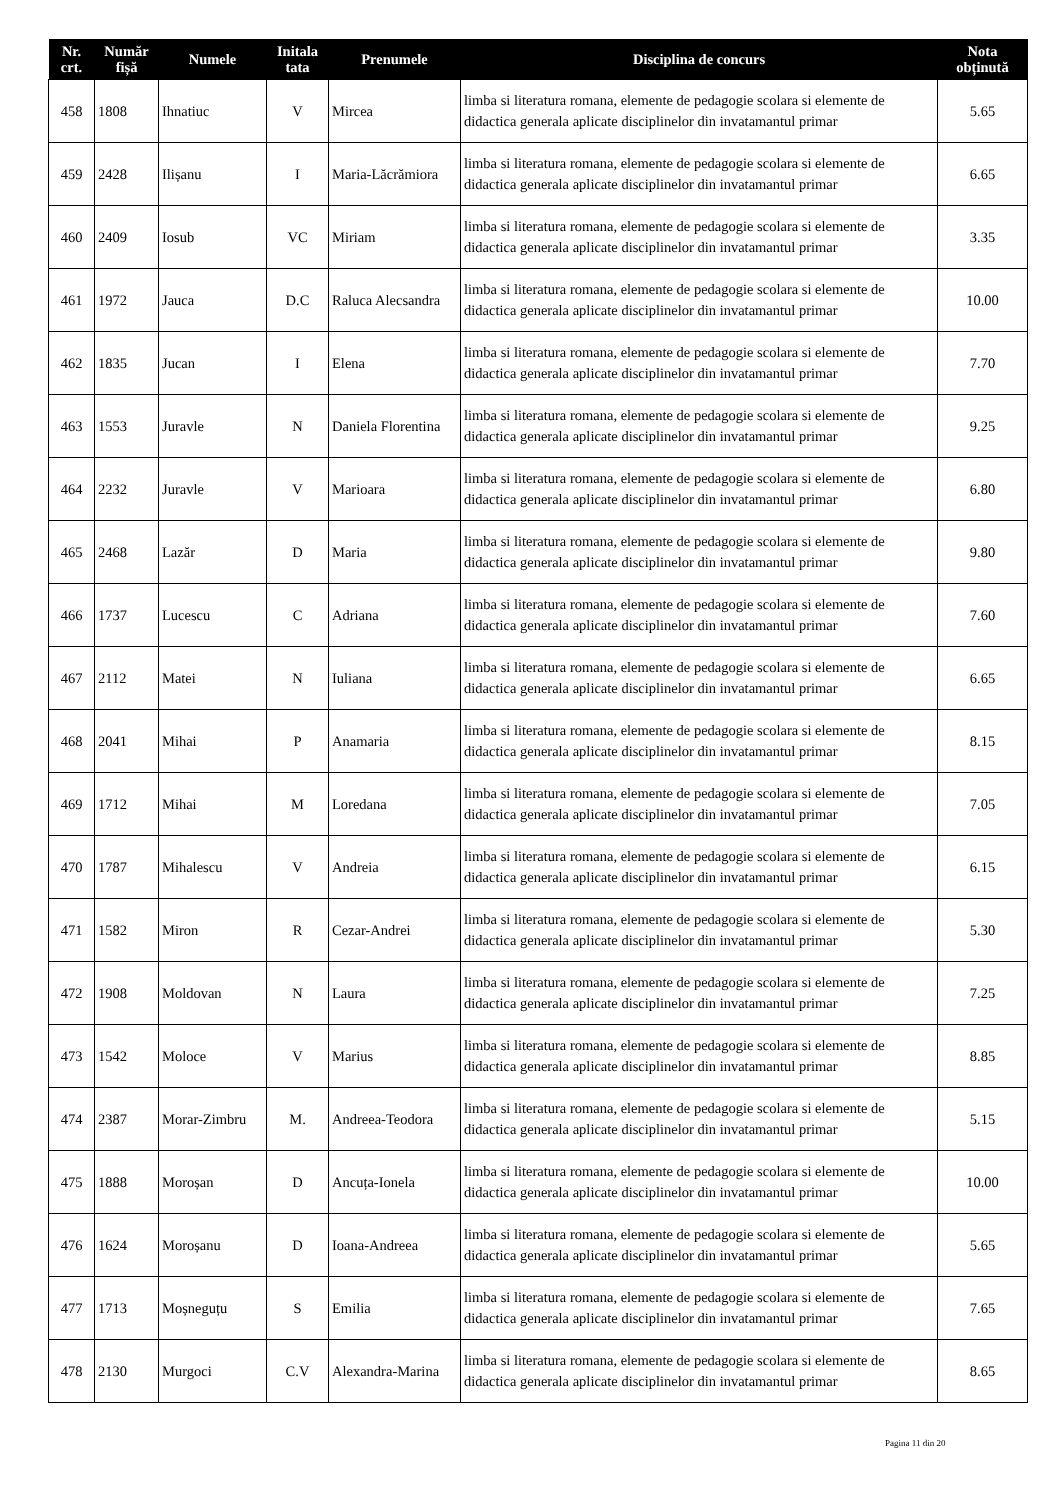| Nr. crt. | Număr fișă | Numele | Initala tata | Prenumele | Disciplina de concurs | Nota obținută |
| --- | --- | --- | --- | --- | --- | --- |
| 458 | 1808 | Ihnatiuc | V | Mircea | limba si literatura romana, elemente de pedagogie scolara si elemente de didactica generala aplicate disciplinelor din invatamantul primar | 5.65 |
| 459 | 2428 | Ilișanu | I | Maria-Lăcrămiora | limba si literatura romana, elemente de pedagogie scolara si elemente de didactica generala aplicate disciplinelor din invatamantul primar | 6.65 |
| 460 | 2409 | Iosub | VC | Miriam | limba si literatura romana, elemente de pedagogie scolara si elemente de didactica generala aplicate disciplinelor din invatamantul primar | 3.35 |
| 461 | 1972 | Jauca | D.C | Raluca Alecsandra | limba si literatura romana, elemente de pedagogie scolara si elemente de didactica generala aplicate disciplinelor din invatamantul primar | 10.00 |
| 462 | 1835 | Jucan | I | Elena | limba si literatura romana, elemente de pedagogie scolara si elemente de didactica generala aplicate disciplinelor din invatamantul primar | 7.70 |
| 463 | 1553 | Juravle | N | Daniela Florentina | limba si literatura romana, elemente de pedagogie scolara si elemente de didactica generala aplicate disciplinelor din invatamantul primar | 9.25 |
| 464 | 2232 | Juravle | V | Marioara | limba si literatura romana, elemente de pedagogie scolara si elemente de didactica generala aplicate disciplinelor din invatamantul primar | 6.80 |
| 465 | 2468 | Lazăr | D | Maria | limba si literatura romana, elemente de pedagogie scolara si elemente de didactica generala aplicate disciplinelor din invatamantul primar | 9.80 |
| 466 | 1737 | Lucescu | C | Adriana | limba si literatura romana, elemente de pedagogie scolara si elemente de didactica generala aplicate disciplinelor din invatamantul primar | 7.60 |
| 467 | 2112 | Matei | N | Iuliana | limba si literatura romana, elemente de pedagogie scolara si elemente de didactica generala aplicate disciplinelor din invatamantul primar | 6.65 |
| 468 | 2041 | Mihai | P | Anamaria | limba si literatura romana, elemente de pedagogie scolara si elemente de didactica generala aplicate disciplinelor din invatamantul primar | 8.15 |
| 469 | 1712 | Mihai | M | Loredana | limba si literatura romana, elemente de pedagogie scolara si elemente de didactica generala aplicate disciplinelor din invatamantul primar | 7.05 |
| 470 | 1787 | Mihalescu | V | Andreia | limba si literatura romana, elemente de pedagogie scolara si elemente de didactica generala aplicate disciplinelor din invatamantul primar | 6.15 |
| 471 | 1582 | Miron | R | Cezar-Andrei | limba si literatura romana, elemente de pedagogie scolara si elemente de didactica generala aplicate disciplinelor din invatamantul primar | 5.30 |
| 472 | 1908 | Moldovan | N | Laura | limba si literatura romana, elemente de pedagogie scolara si elemente de didactica generala aplicate disciplinelor din invatamantul primar | 7.25 |
| 473 | 1542 | Moloce | V | Marius | limba si literatura romana, elemente de pedagogie scolara si elemente de didactica generala aplicate disciplinelor din invatamantul primar | 8.85 |
| 474 | 2387 | Morar-Zimbru | M. | Andreea-Teodora | limba si literatura romana, elemente de pedagogie scolara si elemente de didactica generala aplicate disciplinelor din invatamantul primar | 5.15 |
| 475 | 1888 | Moroșan | D | Ancuța-Ionela | limba si literatura romana, elemente de pedagogie scolara si elemente de didactica generala aplicate disciplinelor din invatamantul primar | 10.00 |
| 476 | 1624 | Moroșanu | D | Ioana-Andreea | limba si literatura romana, elemente de pedagogie scolara si elemente de didactica generala aplicate disciplinelor din invatamantul primar | 5.65 |
| 477 | 1713 | Moșneguțu | S | Emilia | limba si literatura romana, elemente de pedagogie scolara si elemente de didactica generala aplicate disciplinelor din invatamantul primar | 7.65 |
| 478 | 2130 | Murgoci | C.V | Alexandra-Marina | limba si literatura romana, elemente de pedagogie scolara si elemente de didactica generala aplicate disciplinelor din invatamantul primar | 8.65 |
Pagina 11 din 20